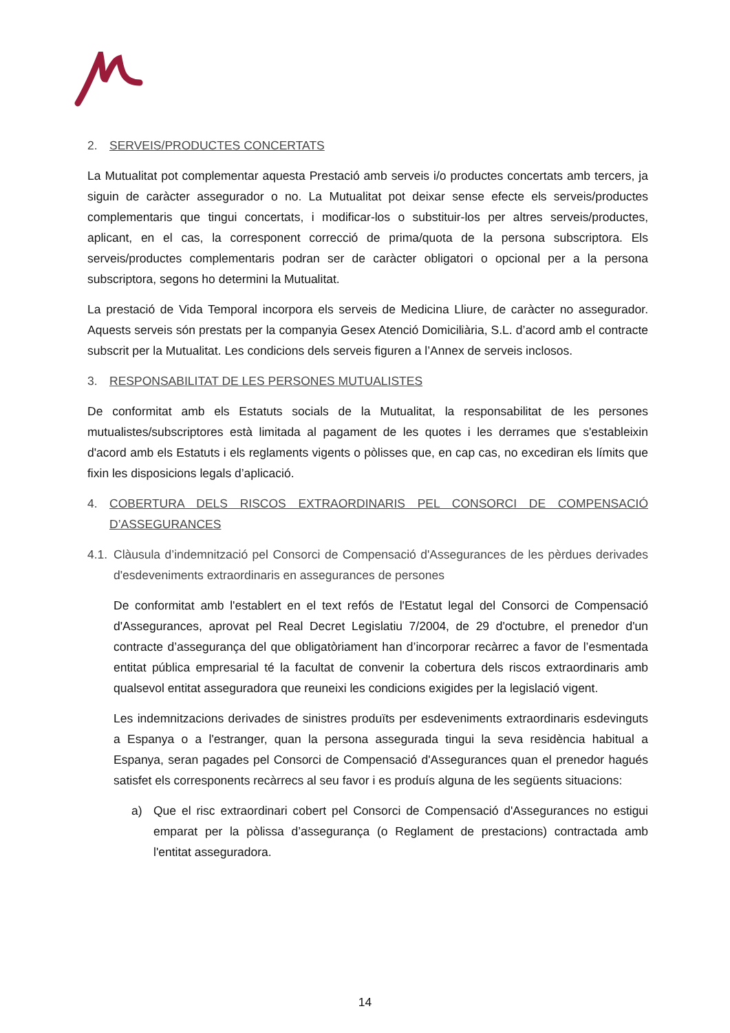2. SERVEIS/PRODUCTES CONCERTATS
La Mutualitat pot complementar aquesta Prestació amb serveis i/o productes concertats amb tercers, ja siguin de caràcter assegurador o no. La Mutualitat pot deixar sense efecte els serveis/productes complementaris que tingui concertats, i modificar-los o substituir-los per altres serveis/productes, aplicant, en el cas, la corresponent correcció de prima/quota de la persona subscriptora. Els serveis/productes complementaris podran ser de caràcter obligatori o opcional per a la persona subscriptora, segons ho determini la Mutualitat.
La prestació de Vida Temporal incorpora els serveis de Medicina Lliure, de caràcter no assegurador. Aquests serveis són prestats per la companyia Gesex Atenció Domiciliària, S.L. d’acord amb el contracte subscrit per la Mutualitat. Les condicions dels serveis figuren a l’Annex de serveis inclosos.
3. RESPONSABILITAT DE LES PERSONES MUTUALISTES
De conformitat amb els Estatuts socials de la Mutualitat, la responsabilitat de les persones mutualistes/subscriptores està limitada al pagament de les quotes i les derrames que s'estableixin d'acord amb els Estatuts i els reglaments vigents o pòlisses que, en cap cas, no excediran els límits que fixin les disposicions legals d’aplicació.
4. COBERTURA DELS RISCOS EXTRAORDINARIS PEL CONSORCI DE COMPENSACIÓ D’ASSEGURANCES
4.1. Clàusula d’indemnització pel Consorci de Compensació d'Assegurances de les pèrdues derivades d'esdeveniments extraordinaris en assegurances de persones
De conformitat amb l'establert en el text refós de l'Estatut legal del Consorci de Compensació d'Assegurances, aprovat pel Real Decret Legislatiu 7/2004, de 29 d'octubre, el prenedor d'un contracte d’assegurança del que obligatòriament han d’incorporar recàrrec a favor de l’esmentada entitat pública empresarial té la facultat de convenir la cobertura dels riscos extraordinaris amb qualsevol entitat asseguradora que reuneixi les condicions exigides per la legislació vigent.
Les indemnitzacions derivades de sinistres produïts per esdeveniments extraordinaris esdevinguts a Espanya o a l'estranger, quan la persona assegurada tingui la seva residència habitual a Espanya, seran pagades pel Consorci de Compensació d'Assegurances quan el prenedor hagués satisfet els corresponents recàrrecs al seu favor i es produís alguna de les següents situacions:
a) Que el risc extraordinari cobert pel Consorci de Compensació d'Assegurances no estigui emparat per la pòlissa d’assegurança (o Reglament de prestacions) contractada amb l'entitat asseguradora.
14